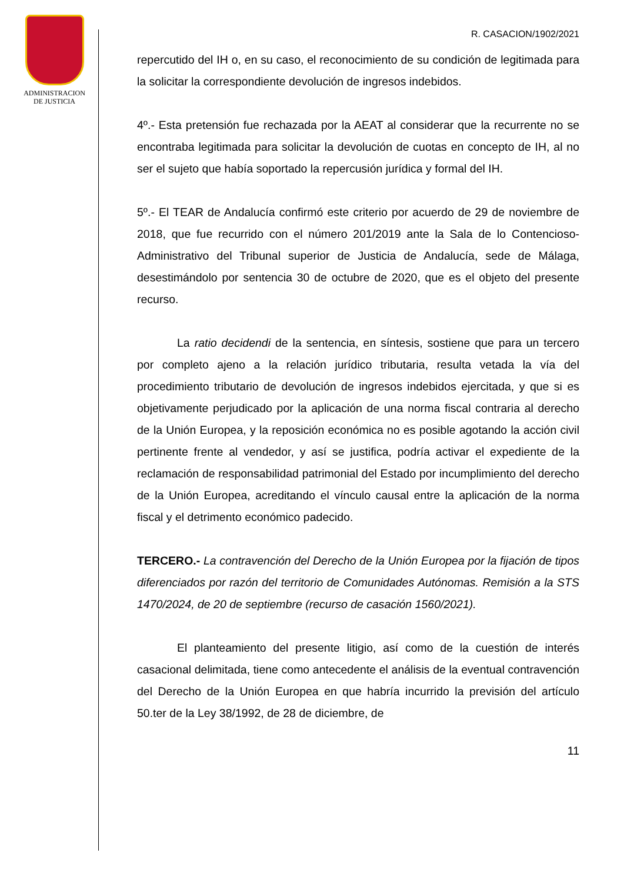ADMINISTRACION
DE JUSTICIA
R. CASACION/1902/2021
repercutido del IH o, en su caso, el reconocimiento de su condición de legitimada para la solicitar la correspondiente devolución de ingresos indebidos.
4º.- Esta pretensión fue rechazada por la AEAT al considerar que la recurrente no se encontraba legitimada para solicitar la devolución de cuotas en concepto de IH, al no ser el sujeto que había soportado la repercusión jurídica y formal del IH.
5º.- El TEAR de Andalucía confirmó este criterio por acuerdo de 29 de noviembre de 2018, que fue recurrido con el número 201/2019 ante la Sala de lo Contencioso-Administrativo del Tribunal superior de Justicia de Andalucía, sede de Málaga, desestimándolo por sentencia 30 de octubre de 2020, que es el objeto del presente recurso.
La ratio decidendi de la sentencia, en síntesis, sostiene que para un tercero por completo ajeno a la relación jurídico tributaria, resulta vetada la vía del procedimiento tributario de devolución de ingresos indebidos ejercitada, y que si es objetivamente perjudicado por la aplicación de una norma fiscal contraria al derecho de la Unión Europea, y la reposición económica no es posible agotando la acción civil pertinente frente al vendedor, y así se justifica, podría activar el expediente de la reclamación de responsabilidad patrimonial del Estado por incumplimiento del derecho de la Unión Europea, acreditando el vínculo causal entre la aplicación de la norma fiscal y el detrimento económico padecido.
TERCERO.- La contravención del Derecho de la Unión Europea por la fijación de tipos diferenciados por razón del territorio de Comunidades Autónomas. Remisión a la STS 1470/2024, de 20 de septiembre (recurso de casación 1560/2021).
El planteamiento del presente litigio, así como de la cuestión de interés casacional delimitada, tiene como antecedente el análisis de la eventual contravención del Derecho de la Unión Europea en que habría incurrido la previsión del artículo 50.ter de la Ley 38/1992, de 28 de diciembre, de
11